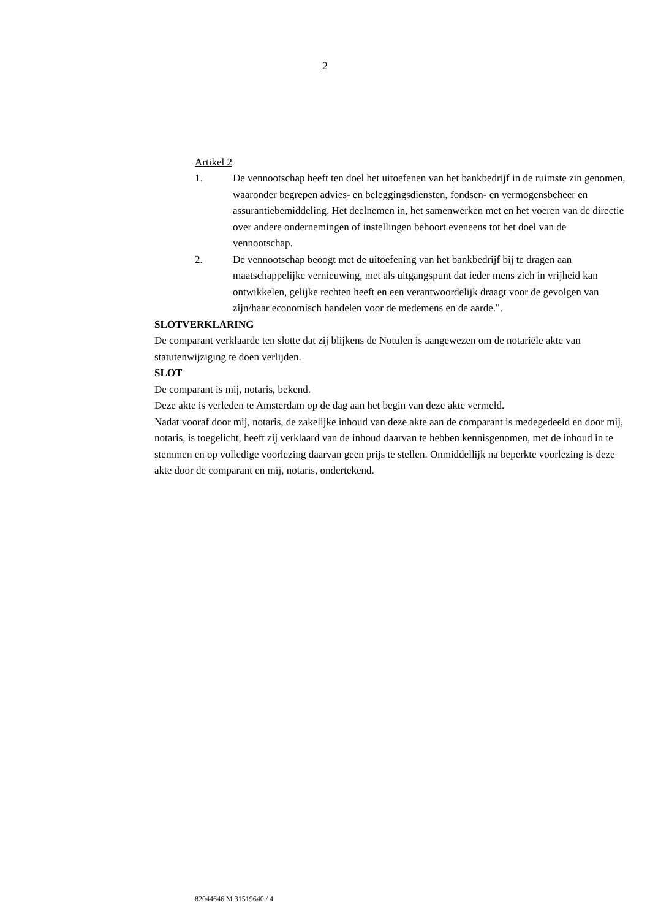2
Artikel 2
1. De vennootschap heeft ten doel het uitoefenen van het bankbedrijf in de ruimste zin genomen, waaronder begrepen advies- en beleggingsdiensten, fondsen- en vermogensbeheer en assurantiebemiddeling. Het deelnemen in, het samenwerken met en het voeren van de directie over andere ondernemingen of instellingen behoort eveneens tot het doel van de vennootschap.
2. De vennootschap beoogt met de uitoefening van het bankbedrijf bij te dragen aan maatschappelijke vernieuwing, met als uitgangspunt dat ieder mens zich in vrijheid kan ontwikkelen, gelijke rechten heeft en een verantwoordelijk draagt voor de gevolgen van zijn/haar economisch handelen voor de medemens en de aarde.".
SLOTVERKLARING
De comparant verklaarde ten slotte dat zij blijkens de Notulen is aangewezen om de notariële akte van statutenwijziging te doen verlijden.
SLOT
De comparant is mij, notaris, bekend.
Deze akte is verleden te Amsterdam op de dag aan het begin van deze akte vermeld.
Nadat vooraf door mij, notaris, de zakelijke inhoud van deze akte aan de comparant is medegedeeld en door mij, notaris, is toegelicht, heeft zij verklaard van de inhoud daarvan te hebben kennisgenomen, met de inhoud in te stemmen en op volledige voorlezing daarvan geen prijs te stellen. Onmiddellijk na beperkte voorlezing is deze akte door de comparant en mij, notaris, ondertekend.
82044646 M 31519640 / 4